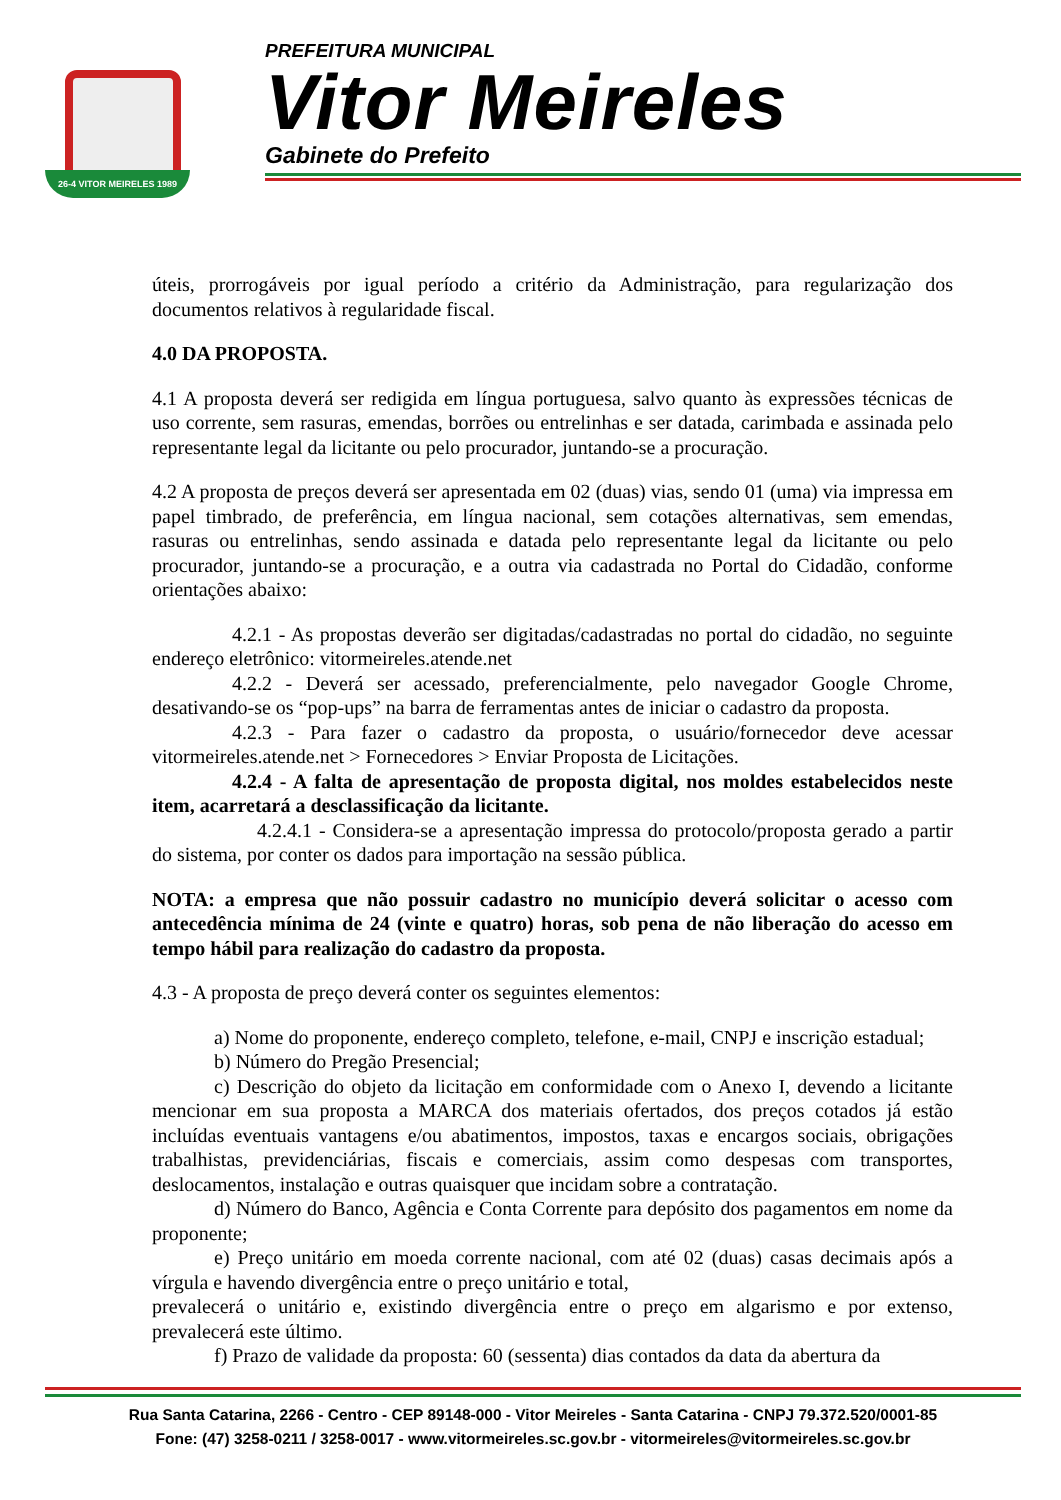26-4 VITOR MEIRELES 1989
PREFEITURA MUNICIPAL
Vitor Meireles
Gabinete do Prefeito
úteis, prorrogáveis por igual período a critério da Administração, para regularização dos documentos relativos à regularidade fiscal.
4.0 DA PROPOSTA.
4.1 A proposta deverá ser redigida em língua portuguesa, salvo quanto às expressões técnicas de uso corrente, sem rasuras, emendas, borrões ou entrelinhas e ser datada, carimbada e assinada pelo representante legal da licitante ou pelo procurador, juntando-se a procuração.
4.2 A proposta de preços deverá ser apresentada em 02 (duas) vias, sendo 01 (uma) via impressa em papel timbrado, de preferência, em língua nacional, sem cotações alternativas, sem emendas, rasuras ou entrelinhas, sendo assinada e datada pelo representante legal da licitante ou pelo procurador, juntando-se a procuração, e a outra via cadastrada no Portal do Cidadão, conforme orientações abaixo:
4.2.1 - As propostas deverão ser digitadas/cadastradas no portal do cidadão, no seguinte endereço eletrônico: vitormeireles.atende.net
4.2.2 - Deverá ser acessado, preferencialmente, pelo navegador Google Chrome, desativando-se os “pop-ups” na barra de ferramentas antes de iniciar o cadastro da proposta.
4.2.3 - Para fazer o cadastro da proposta, o usuário/fornecedor deve acessar vitormeireles.atende.net > Fornecedores > Enviar Proposta de Licitações.
4.2.4 - A falta de apresentação de proposta digital, nos moldes estabelecidos neste item, acarretará a desclassificação da licitante.
4.2.4.1 - Considera-se a apresentação impressa do protocolo/proposta gerado a partir do sistema, por conter os dados para importação na sessão pública.
NOTA: a empresa que não possuir cadastro no município deverá solicitar o acesso com antecedência mínima de 24 (vinte e quatro) horas, sob pena de não liberação do acesso em tempo hábil para realização do cadastro da proposta.
4.3 - A proposta de preço deverá conter os seguintes elementos:
a) Nome do proponente, endereço completo, telefone, e-mail, CNPJ e inscrição estadual;
b) Número do Pregão Presencial;
c) Descrição do objeto da licitação em conformidade com o Anexo I, devendo a licitante mencionar em sua proposta a MARCA dos materiais ofertados, dos preços cotados já estão incluídas eventuais vantagens e/ou abatimentos, impostos, taxas e encargos sociais, obrigações trabalhistas, previdenciárias, fiscais e comerciais, assim como despesas com transportes, deslocamentos, instalação e outras quaisquer que incidam sobre a contratação.
d) Número do Banco, Agência e Conta Corrente para depósito dos pagamentos em nome da proponente;
e) Preço unitário em moeda corrente nacional, com até 02 (duas) casas decimais após a vírgula e havendo divergência entre o preço unitário e total,
prevalecerá o unitário e, existindo divergência entre o preço em algarismo e por extenso, prevalecerá este último.
f) Prazo de validade da proposta: 60 (sessenta) dias contados da data da abertura da
Rua Santa Catarina, 2266 - Centro - CEP 89148-000 - Vitor Meireles - Santa Catarina - CNPJ 79.372.520/0001-85
Fone: (47) 3258-0211 / 3258-0017 - www.vitormeireles.sc.gov.br - vitormeireles@vitormeireles.sc.gov.br